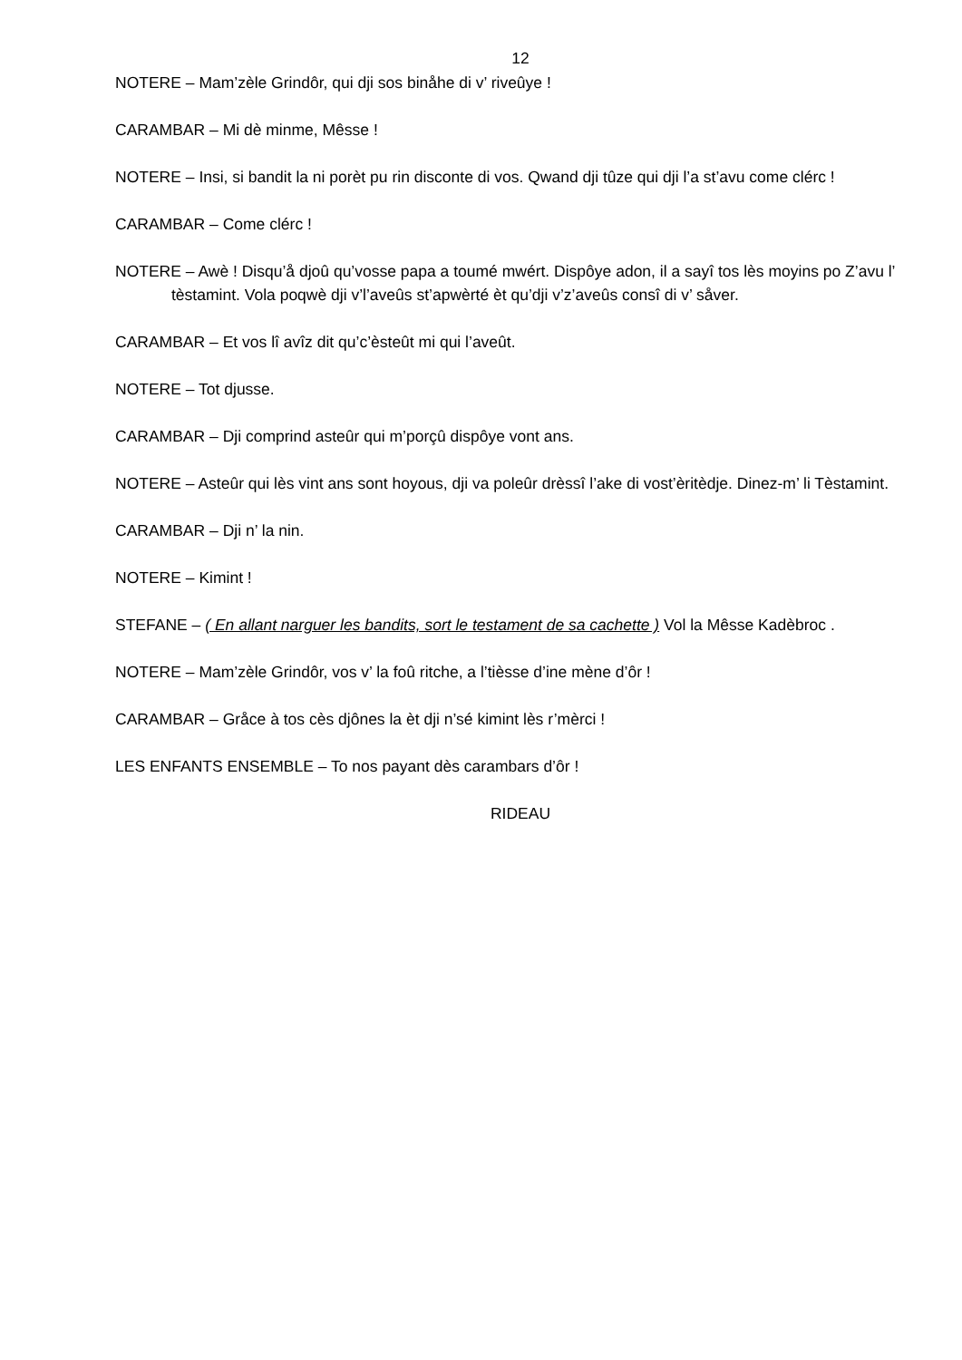12
NOTERE – Mam’zèle Grindôr, qui dji sos binåhe di v’ riveûye !
CARAMBAR – Mi dè minme, Mêsse !
NOTERE – Insi, si bandit la ni porèt pu rin disconte di vos. Qwand dji tûze qui dji l’a st’avu come clérc !
CARAMBAR – Come clérc !
NOTERE – Awè ! Disqu’å djoû qu’vosse papa a toumé mwért. Dispôye adon, il a sayî tos lès moyins po Z’avu l’ tèstamint. Vola poqwè dji v’l’aveûs st’apwèrté èt qu’dji v’z’aveûs consî di v’ såver.
CARAMBAR – Et vos lî avîz dit qu’c’èsteût mi qui l’aveût.
NOTERE – Tot djusse.
CARAMBAR – Dji comprind asteûr qui m’porçû dispôye vont ans.
NOTERE – Asteûr qui lès vint ans sont hoyous, dji va poleûr drèssî l’ake di vost’èritèdje. Dinez-m’ li Tèstamint.
CARAMBAR – Dji n’ la nin.
NOTERE – Kimint !
STEFANE – ( En allant narguer les bandits, sort le testament de sa cachette ) Vol la Mêsse Kadèbroc .
NOTERE – Mam’zèle Grindôr, vos v’ la foû ritche, a l’tièsse d’ine mène d’ôr !
CARAMBAR – Gråce à tos cès djônes la èt dji n’sé kimint lès r’mèrci !
LES ENFANTS ENSEMBLE – To nos payant dès carambars d’ôr !
RIDEAU